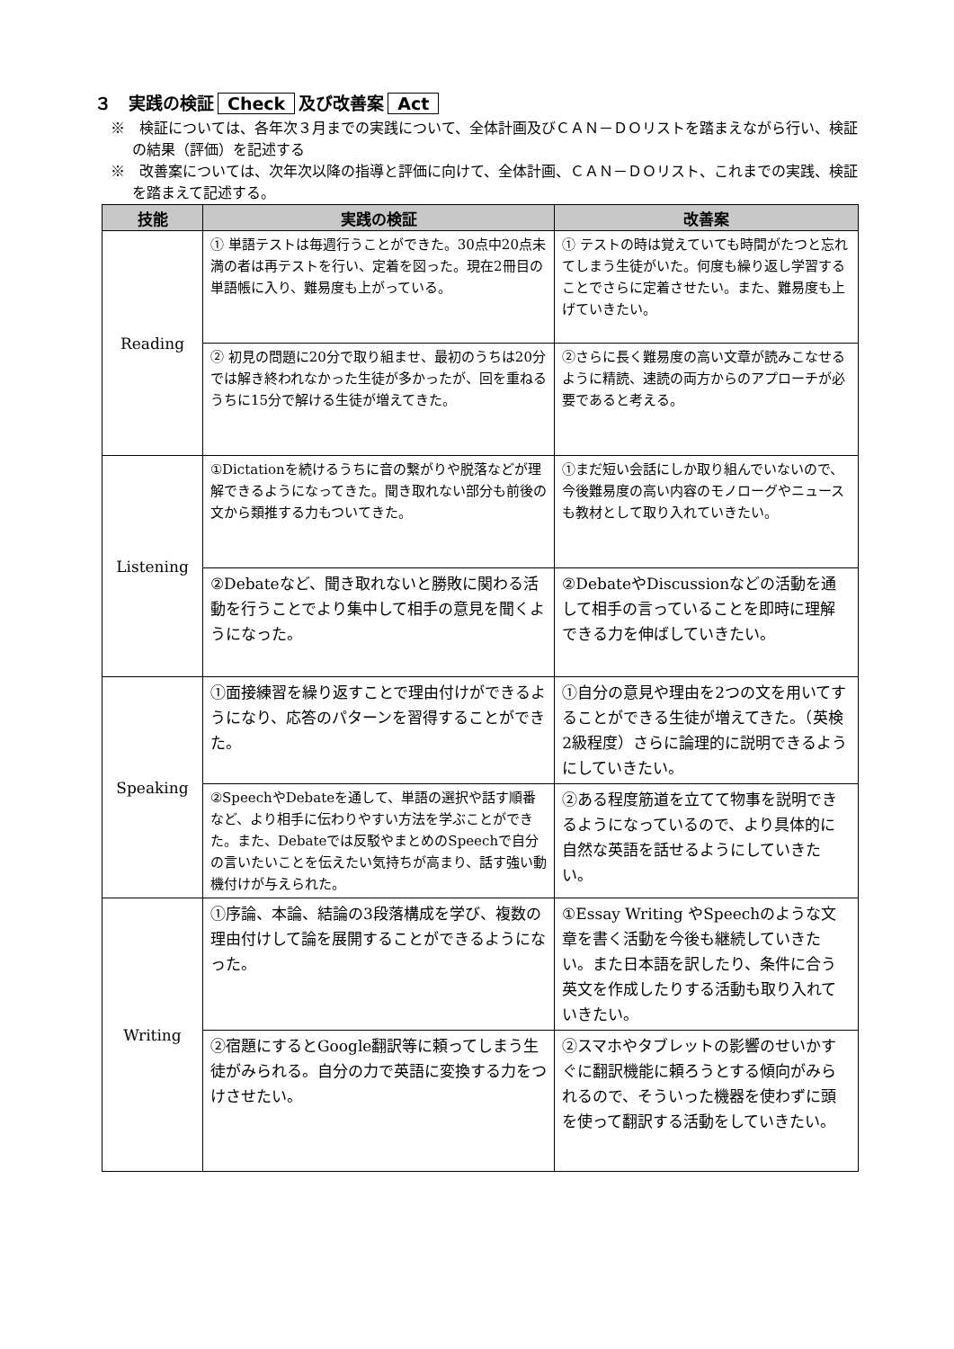３　実践の検証 Check 及び改善案 Act
※　検証については、各年次３月までの実践について、全体計画及びＣＡＮ－ＤＯリストを踏まえながら行い、検証の結果（評価）を記述する
※　改善案については、次年次以降の指導と評価に向けて、全体計画、ＣＡＮ－ＤＯリスト、これまでの実践、検証を踏まえて記述する。
| 技能 | 実践の検証 | 改善案 |
| --- | --- | --- |
| Reading | ① 単語テストは毎週行うことができた。30点中20点未満の者は再テストを行い、定着を図った。現在2冊目の単語帳に入り、難易度も上がっている。 | ① テストの時は覚えていても時間がたつと忘れてしまう生徒がいた。何度も繰り返し学習することでさらに定着させたい。また、難易度も上げていきたい。 |
| | ② 初見の問題に20分で取り組ませ、最初のうちは20分では解き終われなかった生徒が多かったが、回を重ねるうちに15分で解ける生徒が増えてきた。 | ②さらに長く難易度の高い文章が読みこなせるように精読、速読の両方からのアプローチが必要であると考える。 |
| Listening | ①Dictationを続けるうちに音の繋がりや脱落などが理解できるようになってきた。聞き取れない部分も前後の文から類推する力もついてきた。 | ①まだ短い会話にしか取り組んでいないので、今後難易度の高い内容のモノローグやニュースも教材として取り入れていきたい。 |
| | ②Debateなど、聞き取れないと勝敗に関わる活動を行うことでより集中して相手の意見を聞くようになった。 | ②DebateやDiscussionなどの活動を通して相手の言っていることを即時に理解できる力を伸ばしていきたい。 |
| Speaking | ①面接練習を繰り返すことで理由付けができるようになり、応答のパターンを習得することができた。 | ①自分の意見や理由を2つの文を用いてすることができる生徒が増えてきた。（英検2級程度）さらに論理的に説明できるようにしていきたい。 |
| | ②SpeechやDebateを通して、単語の選択や話す順番など、より相手に伝わりやすい方法を学ぶことができた。また、Debateでは反駁やまとめのSpeechで自分の言いたいことを伝えたい気持ちが高まり、話す強い動機付けが与えられた。 | ②ある程度筋道を立てて物事を説明できるようになっているので、より具体的に自然な英語を話せるようにしていきたい。 |
| Writing | ①序論、本論、結論の3段落構成を学び、複数の理由付けして論を展開することができるようになった。 | ①Essay Writing やSpeechのような文章を書く活動を今後も継続していきたい。また日本語を訳したり、条件に合う英文を作成したりする活動も取り入れていきたい。 |
| | ②宿題にするとGoogle翻訳等に頼ってしまう生徒がみられる。自分の力で英語に変換する力をつけさせたい。 | ②スマホやタブレットの影響のせいかすぐに翻訳機能に頼ろうとする傾向がみられるので、そういった機器を使わずに頭を使って翻訳する活動をしていきたい。 |